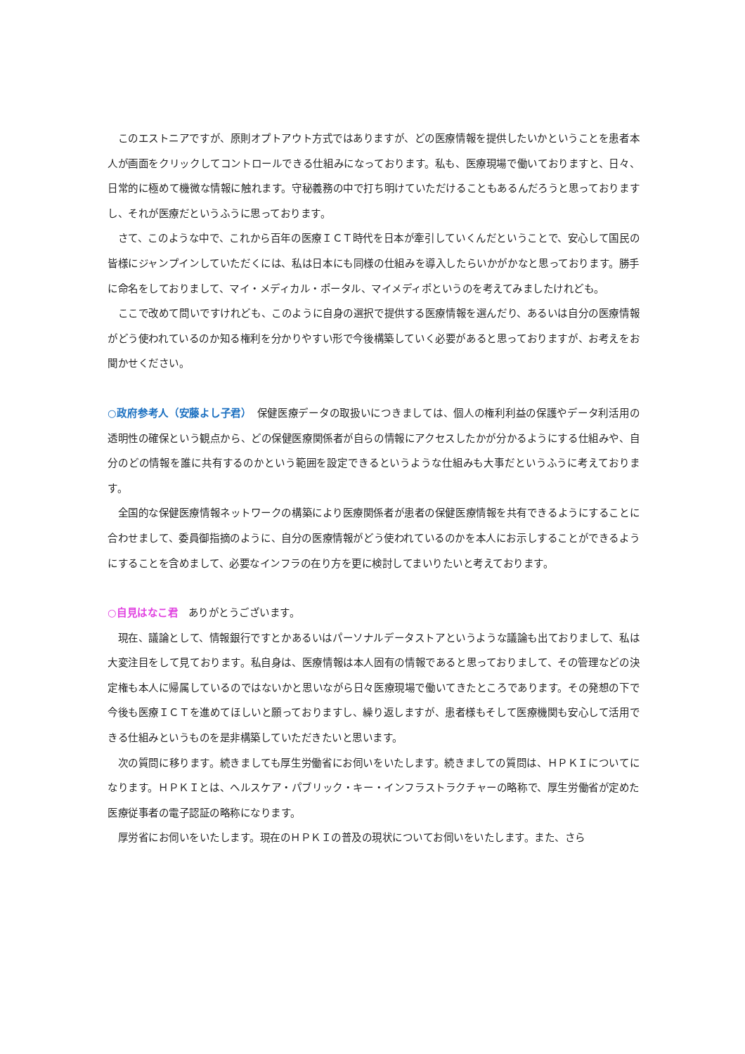このエストニアですが、原則オプトアウト方式ではありますが、どの医療情報を提供したいかということを患者本人が画面をクリックしてコントロールできる仕組みになっております。私も、医療現場で働いておりますと、日々、日常的に極めて機微な情報に触れます。守秘義務の中で打ち明けていただけることもあるんだろうと思っておりますし、それが医療だというふうに思っております。
さて、このような中で、これから百年の医療ＩＣＴ時代を日本が牽引していくんだということで、安心して国民の皆様にジャンプインしていただくには、私は日本にも同様の仕組みを導入したらいかがかなと思っております。勝手に命名をしておりまして、マイ・メディカル・ポータル、マイメディポというのを考えてみましたけれども。
ここで改めて問いですけれども、このように自身の選択で提供する医療情報を選んだり、あるいは自分の医療情報がどう使われているのか知る権利を分かりやすい形で今後構築していく必要があると思っておりますが、お考えをお聞かせください。
○政府参考人（安藤よし子君）　保健医療データの取扱いにつきましては、個人の権利利益の保護やデータ利活用の透明性の確保という観点から、どの保健医療関係者が自らの情報にアクセスしたかが分かるようにする仕組みや、自分のどの情報を誰に共有するのかという範囲を設定できるというような仕組みも大事だというふうに考えております。
全国的な保健医療情報ネットワークの構築により医療関係者が患者の保健医療情報を共有できるようにすることに合わせまして、委員御指摘のように、自分の医療情報がどう使われているのかを本人にお示しすることができるようにすることを含めまして、必要なインフラの在り方を更に検討してまいりたいと考えております。
○自見はなこ君　ありがとうございます。
現在、議論として、情報銀行ですとかあるいはパーソナルデータストアというような議論も出ておりまして、私は大変注目をして見ております。私自身は、医療情報は本人固有の情報であると思っておりまして、その管理などの決定権も本人に帰属しているのではないかと思いながら日々医療現場で働いてきたところであります。その発想の下で今後も医療ＩＣＴを進めてほしいと願っておりますし、繰り返しますが、患者様もそして医療機関も安心して活用できる仕組みというものを是非構築していただきたいと思います。
次の質問に移ります。続きましても厚生労働省にお伺いをいたします。続きましての質問は、ＨＰＫＩについてになります。ＨＰＫＩとは、ヘルスケア・パブリック・キー・インフラストラクチャーの略称で、厚生労働省が定めた医療従事者の電子認証の略称になります。
厚労省にお伺いをいたします。現在のＨＰＫＩの普及の現状についてお伺いをいたします。また、さら